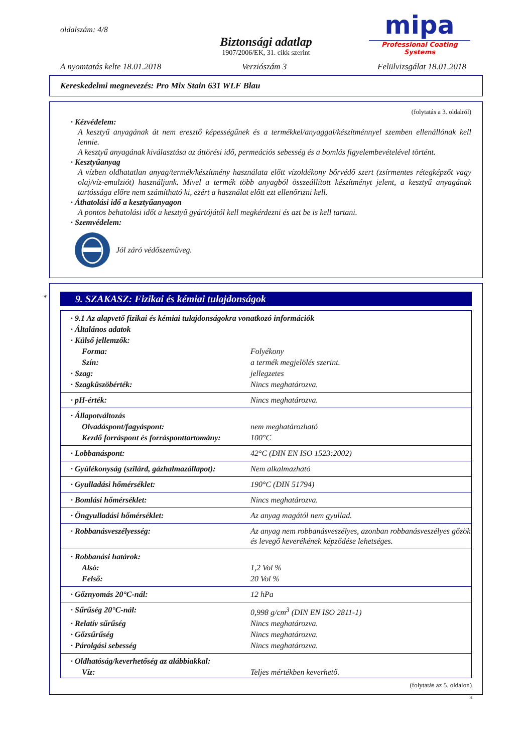oldalszám: 4/8
Biztonsági adatlap
1907/2006/EK, 31. cikk szerint
mipa
Professional Coating Systems
A nyomtatás kelte 18.01.2018 Verziószám 3 Felülvizsgálat 18.01.2018
Kereskedelmi megnevezés: Pro Mix Stain 631 WLF Blau
(folytatás a 3. oldalról)
· Kézvédelem:
A kesztyű anyagának át nem eresztő képességűnek és a termékkel/anyaggal/készítménnyel szemben ellenállónak kell lennie.
A kesztyű anyagának kiválasztása az áttörési idő, permeációs sebesség és a bomlás figyelembevételével történt.
· Kesztyűanyag
A vízben oldhatatlan anyag/termék/készítmény használata előtt vízoldékony bőrvédő szert (zsírmentes rétegképzőt vagy olaj/víz-emulziót) használjunk. Mivel a termék több anyagból összeállított készítményt jelent, a kesztyű anyagának tartóssága előre nem számítható ki, ezért a használat előtt ezt ellenőrizni kell.
· Áthatolási idő a kesztyűanyagon
A pontos behatolási időt a kesztyű gyártójától kell megkérdezni és azt be is kell tartani.
· Szemvédelem:
Jól záró védőszemüveg.
*
9. SZAKASZ: Fizikai és kémiai tulajdonságok
| · 9.1 Az alapvető fizikai és kémiai tulajdonságokra vonatkozó információk | |
| · Általános adatok | |
| · Külső jellemzők: | |
| Forma: | Folyékony |
| Szín: | a termék megjelölés szerint. |
| · Szag: | jellegzetes |
| · Szagküszöbérték: | Nincs meghatározva. |
| · pH-érték: | Nincs meghatározva. |
| · Állapotváltozás | |
| Olvadáspont/fagyáspont: | nem meghatározható |
| Kezdő forráspont és forrásponttartomány: | 100°C |
| · Lobbanáspont: | 42°C (DIN EN ISO 1523:2002) |
| · Gyúlékonyság (szilárd, gázhalmazállapot): | Nem alkalmazható |
| · Gyulladási hőmérséklet: | 190°C (DIN 51794) |
| · Bomlási hőmérséklet: | Nincs meghatározva. |
| · Öngyulladási hőmérséklet: | Az anyag magától nem gyullad. |
| · Robbanásveszélyesség: | Az anyag nem robbanásveszélyes, azonban robbanásveszélyes gőzök és levegő keverékének képződése lehetséges. |
| · Robbanási határok: | |
| Alsó: | 1,2 Vol % |
| Felső: | 20 Vol % |
| · Gőznyomás 20°C-nál: | 12 hPa |
| · Sűrűség 20°C-nál: | 0,998 g/cm<sup>3</sup> (DIN EN ISO 2811-1) |
| · Relatív sűrűség | Nincs meghatározva. |
| · Gőzsűrűség | Nincs meghatározva. |
| · Párolgási sebesség | Nincs meghatározva. |
| · Oldhatóság/keverhetőség az alábbiakkal: | |
| Víz: | Teljes mértékben keverhető. |
(folytatás az 5. oldalon)
H